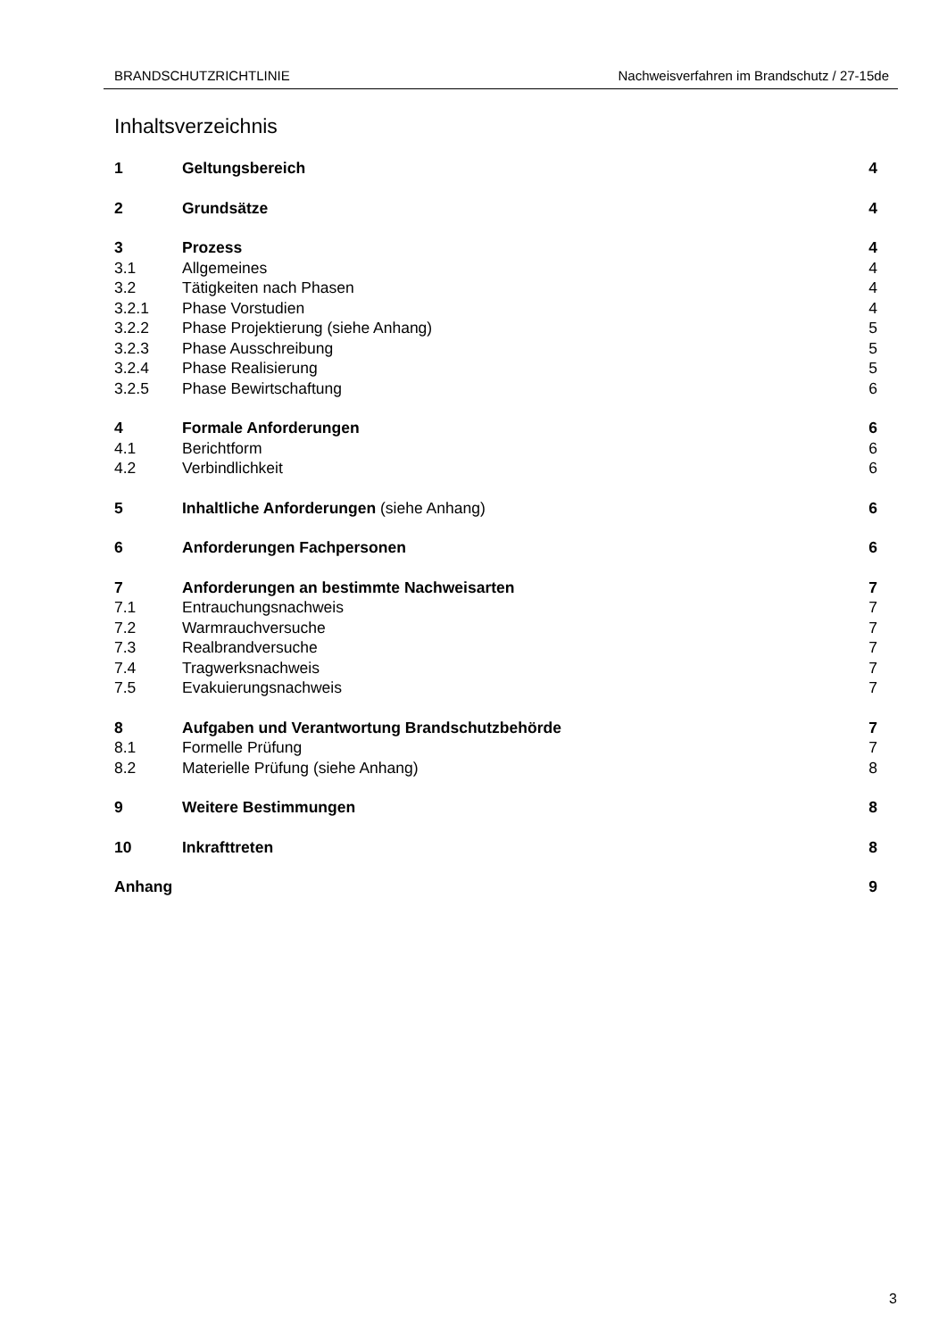BRANDSCHUTZRICHTLINIE Nachweisverfahren im Brandschutz / 27-15de
Inhaltsverzeichnis
1 Geltungsbereich 4
2 Grundsätze 4
3 Prozess 4
3.1 Allgemeines 4
3.2 Tätigkeiten nach Phasen 4
3.2.1 Phase Vorstudien 4
3.2.2 Phase Projektierung (siehe Anhang) 5
3.2.3 Phase Ausschreibung 5
3.2.4 Phase Realisierung 5
3.2.5 Phase Bewirtschaftung 6
4 Formale Anforderungen 6
4.1 Berichtform 6
4.2 Verbindlichkeit 6
5 Inhaltliche Anforderungen (siehe Anhang) 6
6 Anforderungen Fachpersonen 6
7 Anforderungen an bestimmte Nachweisarten 7
7.1 Entrauchungsnachweis 7
7.2 Warmrauchversuche 7
7.3 Realbrandversuche 7
7.4 Tragwerksnachweis 7
7.5 Evakuierungsnachweis 7
8 Aufgaben und Verantwortung Brandschutzbehörde 7
8.1 Formelle Prüfung 7
8.2 Materielle Prüfung (siehe Anhang) 8
9 Weitere Bestimmungen 8
10 Inkrafttreten 8
Anhang 9
3